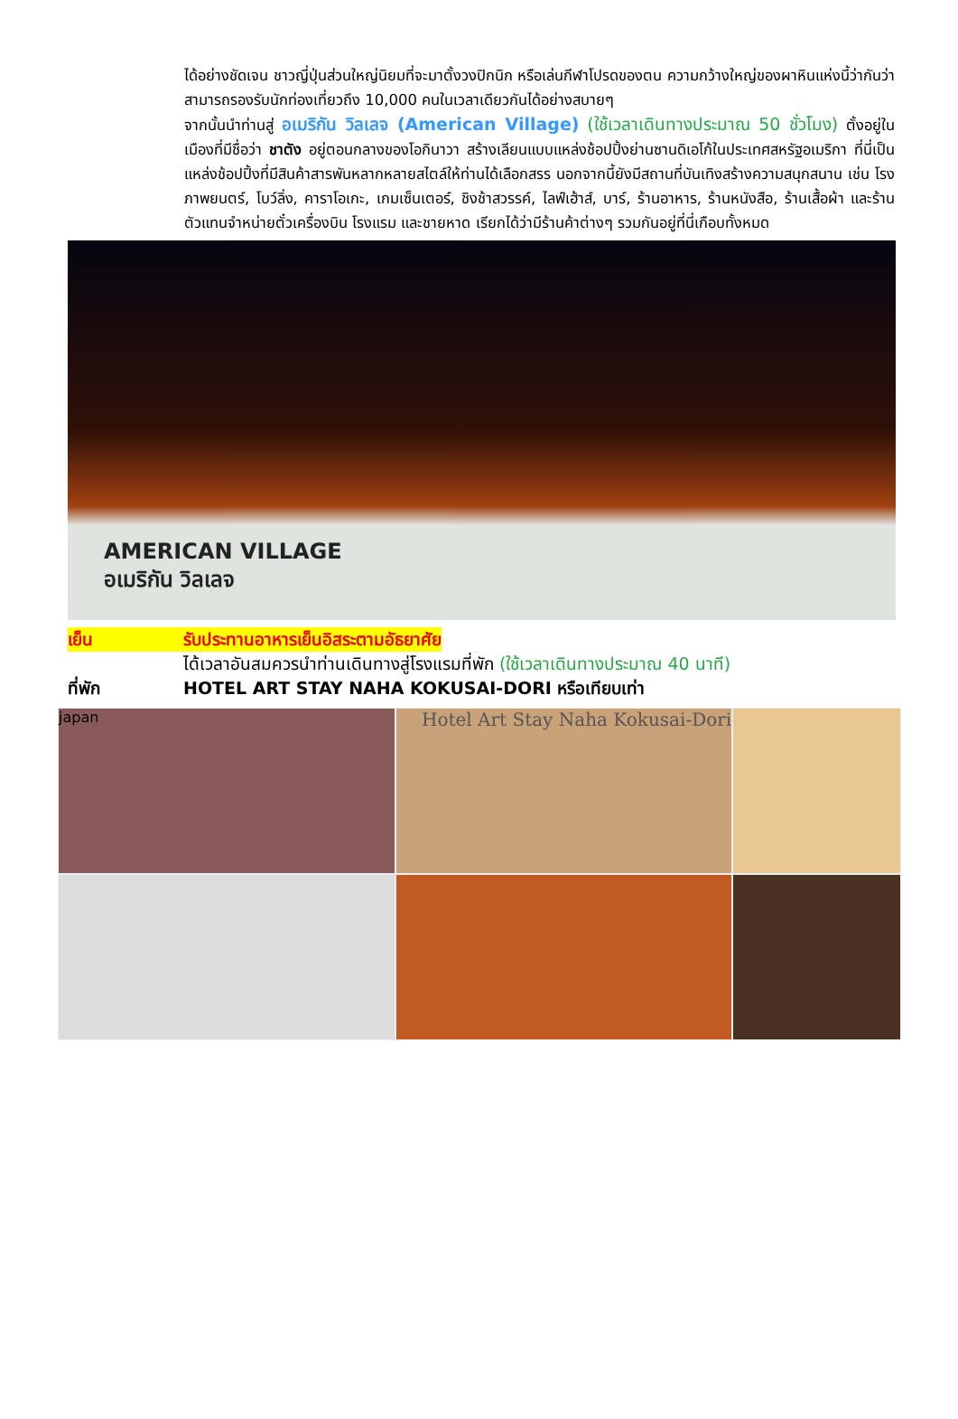ได้อย่างชัดเจน ชาวญี่ปุ่นส่วนใหญ่นิยมที่จะมาตั้งวงปิกนิก หรือเล่นกีฬาโปรดของตน ความกว้างใหญ่ของผาหินแห่งนี้ว่ากันว่าสามารถรองรับนักท่องเที่ยวถึง 10,000 คนในเวลาเดียวกันได้อย่างสบายๆ
จากนั้นนำท่านสู่ อเมริกัน วิลเลจ (American Village) (ใช้เวลาเดินทางประมาณ 50 ชั่วโมง) ตั้งอยู่ในเมืองที่มีชื่อว่า ชาตัง อยู่ตอนกลางของโอกินาวา สร้างเลียนแบบแหล่งช้อปปิ้งย่านซานดิเอโก้ในประเทศสหรัฐอเมริกา ที่นี่เป็นแหล่งช้อปปิ้งที่มีสินค้าสารพันหลากหลายสไตล์ให้ท่านได้เลือกสรร นอกจากนี้ยังมีสถานที่บันเทิงสร้างความสนุกสนาน เช่น โรงภาพยนตร์, โบว์ลิ่ง, คาราโอเกะ, เกมเซ็นเตอร์, ชิงช้าสวรรค์, ไลฟ์เฮ้าส์, บาร์, ร้านอาหาร, ร้านหนังสือ, ร้านเสื้อผ้า และร้านตัวแทนจำหน่ายตั๋วเครื่องบิน โรงแรม และชายหาด เรียกได้ว่ามีร้านค้าต่างๆ รวมกันอยู่ที่นี่เกือบทั้งหมด
AMERICAN VILLAGE
อเมริกัน วิลเลจ
เย็น รับประทานอาหารเย็นอิสระตามอัธยาศัย
ได้เวลาอันสมควรนำท่านเดินทางสู่โรงแรมที่พัก (ใช้เวลาเดินทางประมาณ 40 นาที)
ที่พัก HOTEL ART STAY NAHA KOKUSAI-DORI หรือเทียบเท่า
japan
Hotel Art Stay Naha Kokusai-Dori